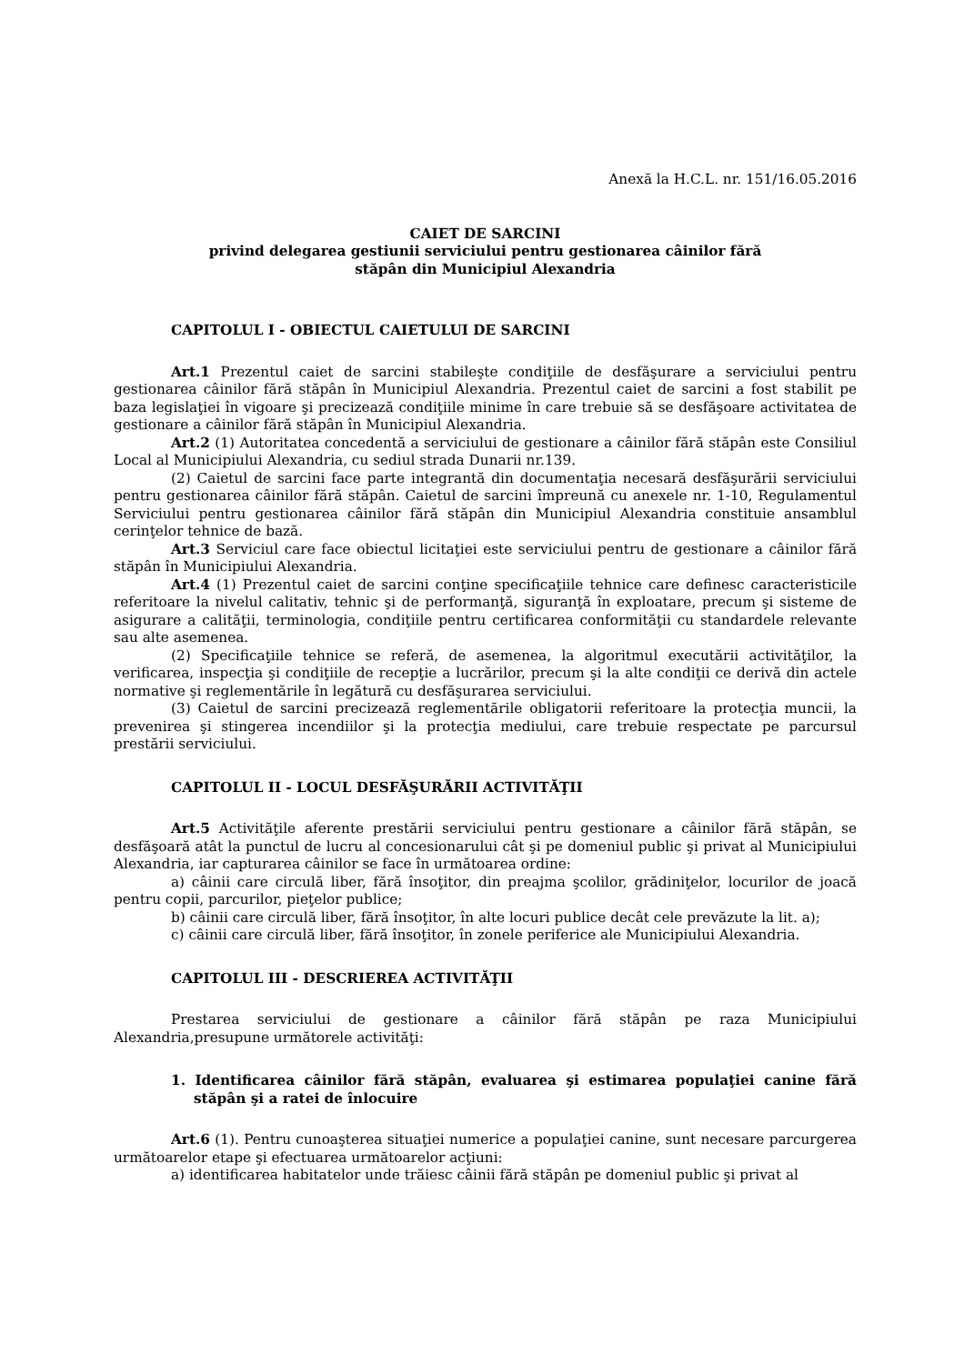Anexă la H.C.L. nr. 151/16.05.2016
CAIET DE SARCINI
privind delegarea gestiunii serviciului pentru gestionarea câinilor fără
stăpân din Municipiul Alexandria
CAPITOLUL I - OBIECTUL CAIETULUI DE SARCINI
Art.1 Prezentul caiet de sarcini stabileşte condiţiile de desfăşurare a serviciului pentru gestionarea câinilor fără stăpân în Municipiul Alexandria. Prezentul caiet de sarcini a fost stabilit pe baza legislaţiei în vigoare şi precizează condiţiile minime în care trebuie să se desfăşoare activitatea de gestionare a câinilor fără stăpân în Municipiul Alexandria.
Art.2 (1) Autoritatea concedentă a serviciului de gestionare a câinilor fără stăpân este Consiliul Local al Municipiului Alexandria, cu sediul strada Dunarii nr.139.
(2) Caietul de sarcini face parte integrantă din documentaţia necesară desfăşurării serviciului pentru gestionarea câinilor fără stăpân. Caietul de sarcini împreună cu anexele nr. 1-10, Regulamentul Serviciului pentru gestionarea câinilor fără stăpân din Municipiul Alexandria constituie ansamblul cerinţelor tehnice de bază.
Art.3 Serviciul care face obiectul licitaţiei este serviciului pentru de gestionare a câinilor fără stăpân în Municipiului Alexandria.
Art.4 (1) Prezentul caiet de sarcini conţine specificaţiile tehnice care definesc caracteristicile referitoare la nivelul calitativ, tehnic şi de performanţă, siguranţă în exploatare, precum şi sisteme de asigurare a calităţii, terminologia, condiţiile pentru certificarea conformităţii cu standardele relevante sau alte asemenea.
(2) Specificaţiile tehnice se referă, de asemenea, la algoritmul executării activităţilor, la verificarea, inspecţia şi condiţiile de recepţie a lucrărilor, precum şi la alte condiţii ce derivă din actele normative şi reglementările în legătură cu desfăşurarea serviciului.
(3) Caietul de sarcini precizează reglementările obligatorii referitoare la protecţia muncii, la prevenirea şi stingerea incendiilor şi la protecţia mediului, care trebuie respectate pe parcursul prestării serviciului.
CAPITOLUL II - LOCUL DESFĂŞURĂRII ACTIVITĂŢII
Art.5 Activităţile aferente prestării serviciului pentru gestionare a câinilor fără stăpân, se desfăşoară atât la punctul de lucru al concesionarului cât şi pe domeniul public şi privat al Municipiului Alexandria, iar capturarea câinilor se face în următoarea ordine:
a) câinii care circulă liber, fără însoţitor, din preajma şcolilor, grădiniţelor, locurilor de joacă pentru copii, parcurilor, pieţelor publice;
b) câinii care circulă liber, fără însoţitor, în alte locuri publice decât cele prevăzute la lit. a);
c) câinii care circulă liber, fără însoţitor, în zonele periferice ale Municipiului Alexandria.
CAPITOLUL III - DESCRIEREA ACTIVITĂŢII
Prestarea serviciului de gestionare a câinilor fără stăpân pe raza Municipiului Alexandria,presupune următorele activităţi:
1. Identificarea câinilor fără stăpân, evaluarea şi estimarea populaţiei canine fără stăpân şi a ratei de înlocuire
Art.6 (1). Pentru cunoaşterea situaţiei numerice a populaţiei canine, sunt necesare parcurgerea următoarelor etape şi efectuarea următoarelor acţiuni:
a) identificarea habitatelor unde trăiesc câinii fără stăpân pe domeniul public şi privat al